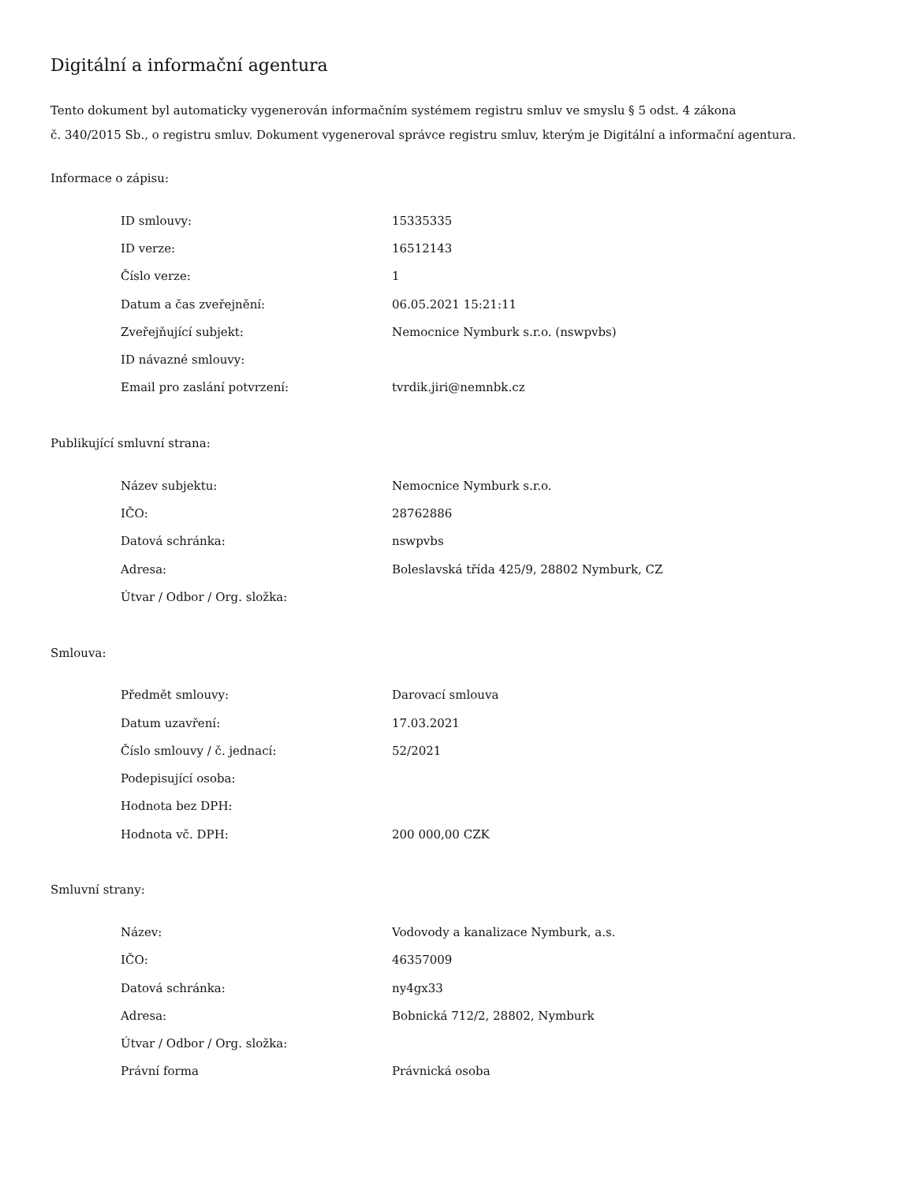Digitální a informační agentura
Tento dokument byl automaticky vygenerován informačním systémem registru smluv ve smyslu § 5 odst. 4 zákona
č. 340/2015 Sb., o registru smluv. Dokument vygeneroval správce registru smluv, kterým je Digitální a informační agentura.
Informace o zápisu:
| ID smlouvy: | 15335335 |
| ID verze: | 16512143 |
| Číslo verze: | 1 |
| Datum a čas zveřejnění: | 06.05.2021 15:21:11 |
| Zveřejňující subjekt: | Nemocnice Nymburk s.r.o. (nswpvbs) |
| ID návazné smlouvy: | |
| Email pro zaslání potvrzení: | tvrdik.jiri@nemnbk.cz |
Publikující smluvní strana:
| Název subjektu: | Nemocnice Nymburk s.r.o. |
| IČO: | 28762886 |
| Datová schránka: | nswpvbs |
| Adresa: | Boleslavská třída 425/9, 28802 Nymburk, CZ |
| Útvar / Odbor / Org. složka: | |
Smlouva:
| Předmět smlouvy: | Darovací smlouva |
| Datum uzavření: | 17.03.2021 |
| Číslo smlouvy / č. jednací: | 52/2021 |
| Podepisující osoba: | |
| Hodnota bez DPH: | |
| Hodnota vč. DPH: | 200 000,00 CZK |
Smluvní strany:
| Název: | Vodovody a kanalizace Nymburk, a.s. |
| IČO: | 46357009 |
| Datová schránka: | ny4gx33 |
| Adresa: | Bobnická 712/2, 28802, Nymburk |
| Útvar / Odbor / Org. složka: | |
| Právní forma | Právnická osoba |